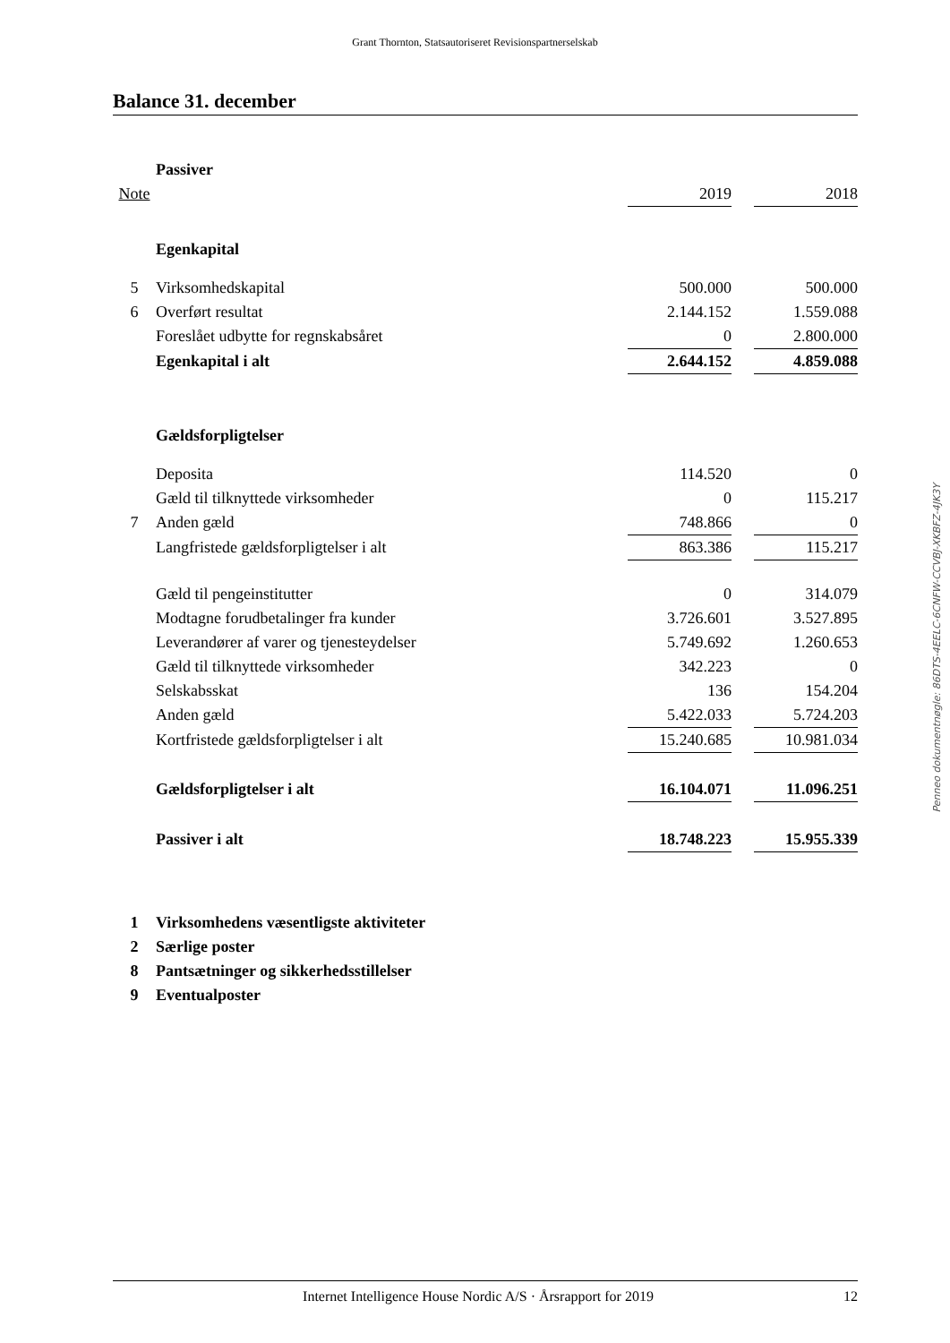Grant Thornton, Statsautoriseret Revisionspartnerselskab
Balance 31. december
| | Passiver | | | |
| Note | | 2019 | | 2018 |
| | Egenkapital | | | |
| 5 | Virksomhedskapital | 500.000 | | 500.000 |
| 6 | Overført resultat | 2.144.152 | | 1.559.088 |
| | Foreslået udbytte for regnskabsåret | 0 | | 2.800.000 |
| | Egenkapital i alt | 2.644.152 | | 4.859.088 |
| | Gældsforpligtelser | | | |
| | Deposita | 114.520 | | 0 |
| | Gæld til tilknyttede virksomheder | 0 | | 115.217 |
| 7 | Anden gæld | 748.866 | | 0 |
| | Langfristede gældsforpligtelser i alt | 863.386 | | 115.217 |
| | Gæld til pengeinstitutter | 0 | | 314.079 |
| | Modtagne forudbetalinger fra kunder | 3.726.601 | | 3.527.895 |
| | Leverandører af varer og tjenesteydelser | 5.749.692 | | 1.260.653 |
| | Gæld til tilknyttede virksomheder | 342.223 | | 0 |
| | Selskabsskat | 136 | | 154.204 |
| | Anden gæld | 5.422.033 | | 5.724.203 |
| | Kortfristede gældsforpligtelser i alt | 15.240.685 | | 10.981.034 |
| | Gældsforpligtelser i alt | 16.104.071 | | 11.096.251 |
| | Passiver i alt | 18.748.223 | | 15.955.339 |
| 1 | Virksomhedens væsentligste aktiviteter | | | |
| 2 | Særlige poster | | | |
| 8 | Pantsætninger og sikkerhedsstillelser | | | |
| 9 | Eventualposter | | | |
Penneo dokumentnøgle: 86DTS-4EELC-6CNFW-CCVBJ-XKBFZ-4JK3Y
Internet Intelligence House Nordic A/S · Årsrapport for 2019 12